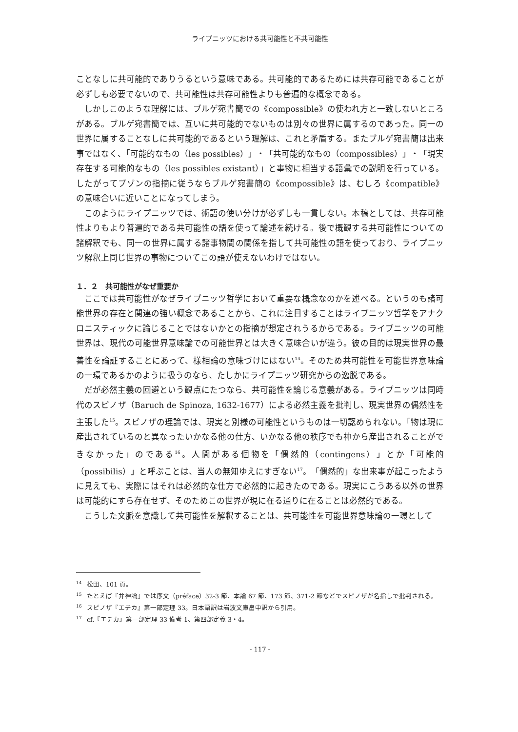ライプニッツにおける共可能性と不共可能性
ことなしに共可能的でありうるという意味である。共可能的であるためには共存可能であることが必ずしも必要でないので、共可能性は共存可能性よりも普遍的な概念である。
しかしこのような理解には、ブルゲ宛書簡での《compossible》の使われ方と一致しないところがある。ブルゲ宛書簡では、互いに共可能的でないものは別々の世界に属するのであった。同一の世界に属することなしに共可能的であるという理解は、これと矛盾する。またブルゲ宛書簡は出来事ではなく、「可能的なもの（les possibles）」・「共可能的なもの（compossibles）」・「現実存在する可能的なもの（les possibles existant）」と事物に相当する語彙での説明を行っている。したがってブゾンの指摘に従うならブルゲ宛書簡の《compossible》は、むしろ《compatible》の意味合いに近いことになってしまう。
このようにライプニッツでは、術語の使い分けが必ずしも一貫しない。本稿としては、共存可能性よりもより普遍的である共可能性の語を使って論述を続ける。後で概観する共可能性についての諸解釈でも、同一の世界に属する諸事物間の関係を指して共可能性の語を使っており、ライプニッツ解釈上同じ世界の事物についてこの語が使えないわけではない。
１．２　共可能性がなぜ重要か
ここでは共可能性がなぜライプニッツ哲学において重要な概念なのかを述べる。というのも諸可能世界の存在と関連の強い概念であることから、これに注目することはライプニッツ哲学をアナクロニスティックに論じることではないかとの指摘が想定されうるからである。ライプニッツの可能世界は、現代の可能世界意味論での可能世界とは大きく意味合いが違う。彼の目的は現実世界の最善性を論証することにあって、様相論の意味づけにはない<sup>14</sup>。そのため共可能性を可能世界意味論の一環であるかのように扱うのなら、たしかにライプニッツ研究からの逸脱である。
だが必然主義の回避という観点にたつなら、共可能性を論じる意義がある。ライプニッツは同時代のスピノザ（Baruch de Spinoza, 1632-1677）による必然主義を批判し、現実世界の偶然性を主張した<sup>15</sup>。スピノザの理論では、現実と別様の可能性というものは一切認められない。「物は現に産出されているのと異なったいかなる他の仕方、いかなる他の秩序でも神から産出されることができなかった」のである<sup>16</sup>。人間がある個物を「偶然的（contingens）」とか「可能的（possibilis）」と呼ぶことは、当人の無知ゆえにすぎない<sup>17</sup>。「偶然的」な出来事が起こったように見えても、実際にはそれは必然的な仕方で必然的に起きたのである。現実にこうある以外の世界は可能的にすら存在せず、そのためこの世界が現に在る通りに在ることは必然的である。
こうした文脈を意識して共可能性を解釈することは、共可能性を可能世界意味論の一環として
<sup>14</sup> 松田、101 頁。
<sup>15</sup> たとえば『弁神論』では序文（préface）32-3 節、本論 67 節、173 節、371-2 節などでスピノザが名指しで批判される。
<sup>16</sup> スピノザ『エチカ』第一部定理 33。日本語訳は岩波文庫畠中訳から引用。
<sup>17</sup> cf.『エチカ』第一部定理 33 備考 1、第四部定義 3・4。
- 117 -